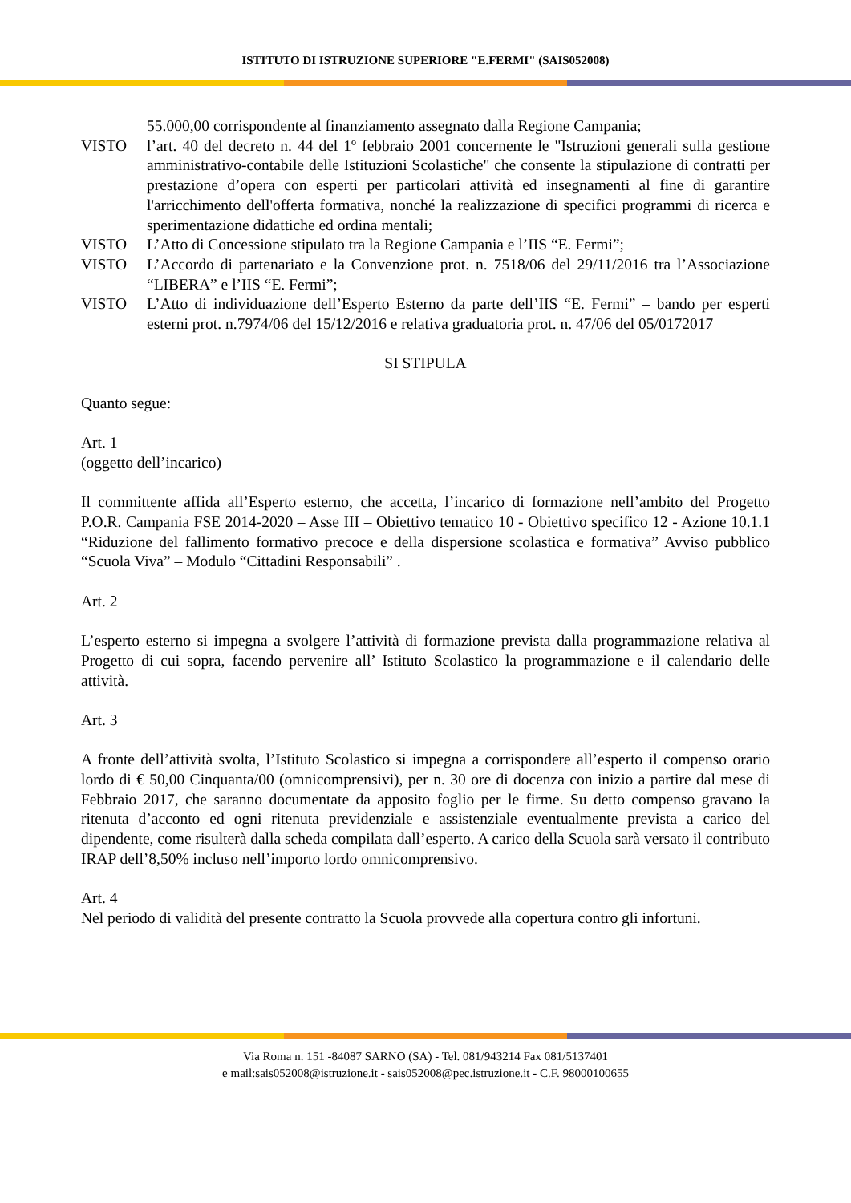ISTITUTO DI ISTRUZIONE SUPERIORE "E.FERMI" (SAIS052008)
55.000,00 corrispondente al finanziamento assegnato dalla Regione Campania;
VISTO l’art. 40 del decreto n. 44 del 1º febbraio 2001 concernente le "Istruzioni generali sulla gestione amministrativo-contabile delle Istituzioni Scolastiche" che consente la stipulazione di contratti per prestazione d’opera con esperti per particolari attività ed insegnamenti al fine di garantire l'arricchimento dell'offerta formativa, nonché la realizzazione di specifici programmi di ricerca e sperimentazione didattiche ed ordina mentali;
VISTO L’Atto di Concessione stipulato tra la Regione Campania e l’IIS “E. Fermi”;
VISTO L’Accordo di partenariato e la Convenzione prot. n. 7518/06 del 29/11/2016 tra l’Associazione “LIBERA” e l’IIS “E. Fermi”;
VISTO L’Atto di individuazione dell’Esperto Esterno da parte dell’IIS “E. Fermi” – bando per esperti esterni prot. n.7974/06 del 15/12/2016 e relativa graduatoria prot. n. 47/06 del 05/0172017
SI STIPULA
Quanto segue:
Art. 1
(oggetto dell’incarico)
Il committente affida all’Esperto esterno, che accetta, l’incarico di formazione nell’ambito del Progetto P.O.R. Campania FSE 2014-2020 – Asse III – Obiettivo tematico 10 - Obiettivo specifico 12 - Azione 10.1.1 “Riduzione del fallimento formativo precoce e della dispersione scolastica e formativa” Avviso pubblico “Scuola Viva” – Modulo “Cittadini Responsabili” .
Art. 2
L’esperto esterno si impegna a svolgere l’attività di formazione prevista dalla programmazione relativa al Progetto di cui sopra, facendo pervenire all’ Istituto Scolastico la programmazione e il calendario delle attività.
Art. 3
A fronte dell’attività svolta, l’Istituto Scolastico si impegna a corrispondere all’esperto il compenso orario lordo di € 50,00 Cinquanta/00 (omnicomprensivi), per n. 30 ore di docenza con inizio a partire dal mese di Febbraio 2017, che saranno documentate da apposito foglio per le firme. Su detto compenso gravano la ritenuta d’acconto ed ogni ritenuta previdenziale e assistenziale eventualmente prevista a carico del dipendente, come risulterà dalla scheda compilata dall’esperto. A carico della Scuola sarà versato il contributo IRAP dell’8,50% incluso nell’importo lordo omnicomprensivo.
Art. 4
Nel periodo di validità del presente contratto la Scuola provvede alla copertura contro gli infortuni.
Via Roma n. 151 -84087 SARNO (SA) - Tel. 081/943214 Fax 081/5137401
e mail:sais052008@istruzione.it - sais052008@pec.istruzione.it - C.F. 98000100655